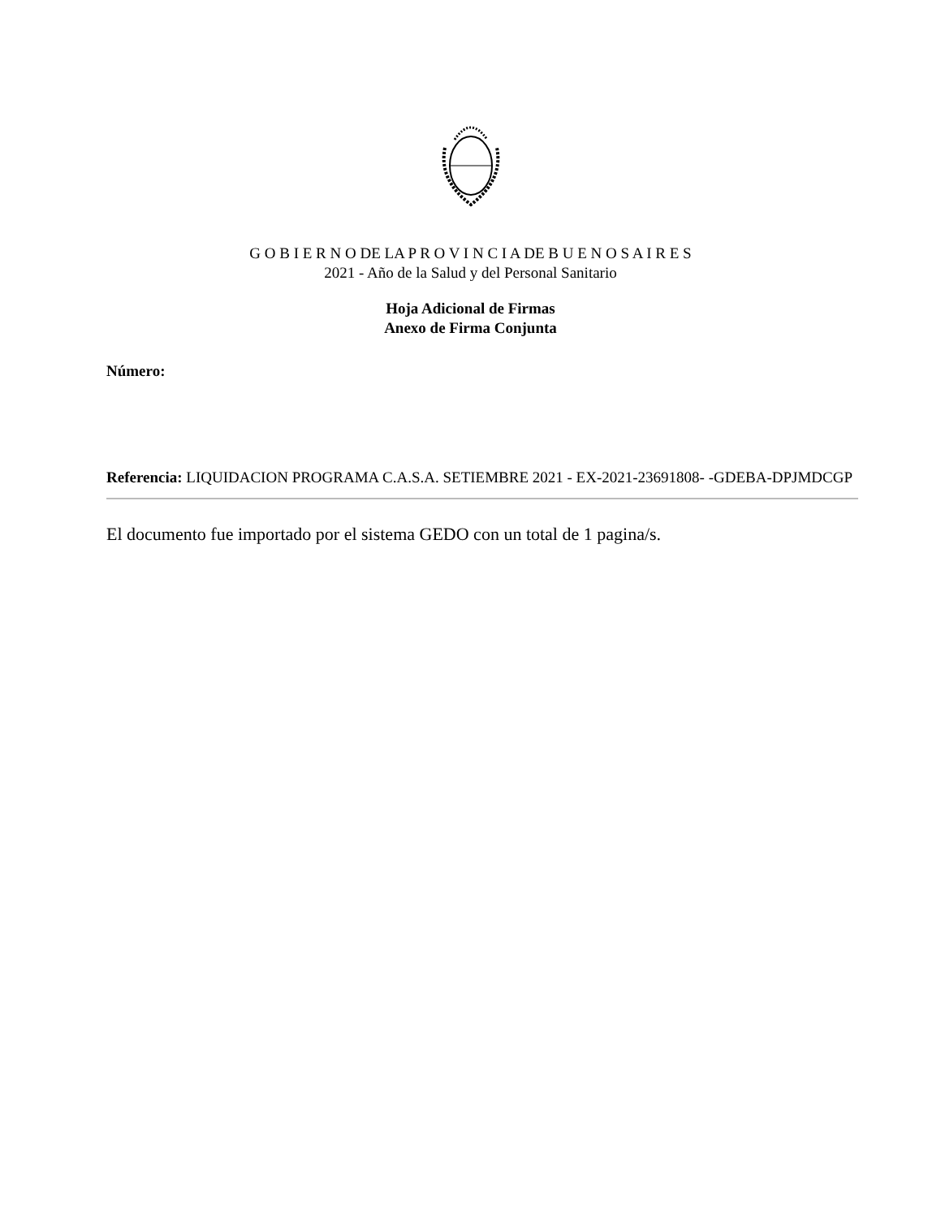G O B I E R N O DE LA P R O V I N C I A DE B U E N O S A I R E S
2021 - Año de la Salud y del Personal Sanitario
Hoja Adicional de Firmas
Anexo de Firma Conjunta
Número:
Referencia: LIQUIDACION PROGRAMA C.A.S.A. SETIEMBRE 2021 - EX-2021-23691808- -GDEBA-DPJMDCGP
El documento fue importado por el sistema GEDO con un total de 1 pagina/s.